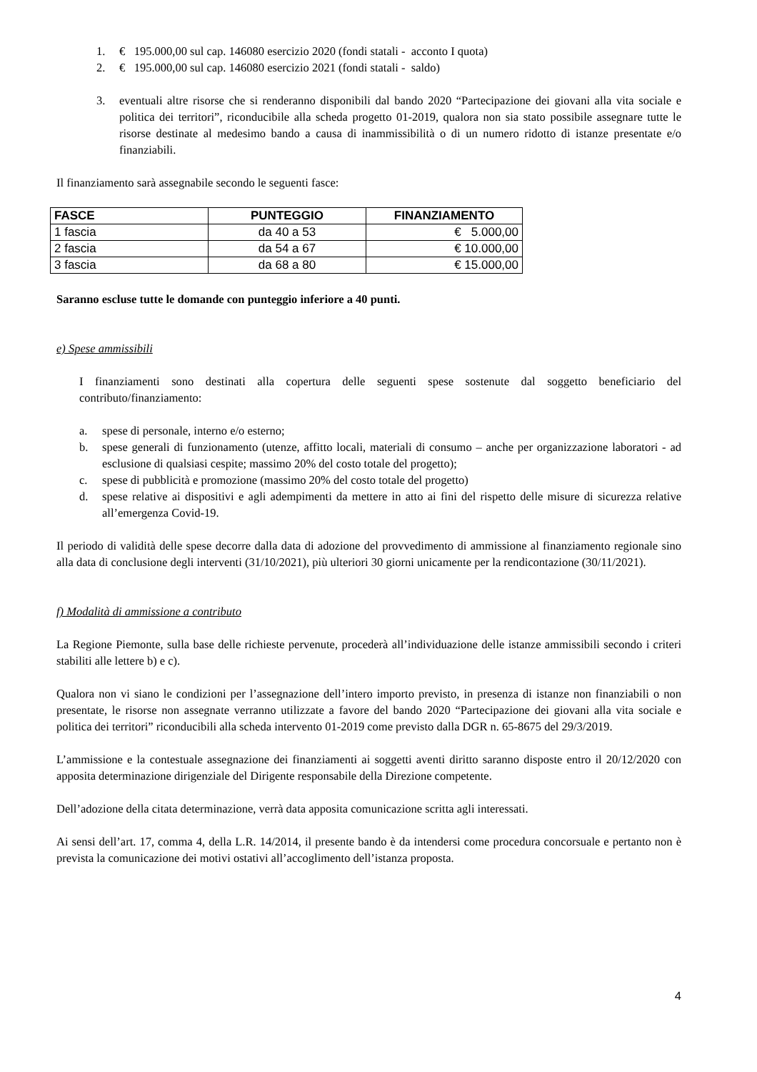1. € 195.000,00 sul cap. 146080 esercizio 2020 (fondi statali - acconto I quota)
2. € 195.000,00 sul cap. 146080 esercizio 2021 (fondi statali - saldo)
3. eventuali altre risorse che si renderanno disponibili dal bando 2020 “Partecipazione dei giovani alla vita sociale e politica dei territori”, riconducibile alla scheda progetto 01-2019, qualora non sia stato possibile assegnare tutte le risorse destinate al medesimo bando a causa di inammissibilità o di un numero ridotto di istanze presentate e/o finanziabili.
Il finanziamento sarà assegnabile secondo le seguenti fasce:
| FASCE | PUNTEGGIO | FINANZIAMENTO |
| --- | --- | --- |
| 1 fascia | da 40 a 53 | € 5.000,00 |
| 2 fascia | da 54 a 67 | € 10.000,00 |
| 3 fascia | da 68 a 80 | € 15.000,00 |
Saranno escluse tutte le domande con punteggio inferiore a 40 punti.
e) Spese ammissibili
I finanziamenti sono destinati alla copertura delle seguenti spese sostenute dal soggetto beneficiario del contributo/finanziamento:
a. spese di personale, interno e/o esterno;
b. spese generali di funzionamento (utenze, affitto locali, materiali di consumo – anche per organizzazione laboratori - ad esclusione di qualsiasi cespite; massimo 20% del costo totale del progetto);
c. spese di pubblicità e promozione (massimo 20% del costo totale del progetto)
d. spese relative ai dispositivi e agli adempimenti da mettere in atto ai fini del rispetto delle misure di sicurezza relative all’emergenza Covid-19.
Il periodo di validità delle spese decorre dalla data di adozione del provvedimento di ammissione al finanziamento regionale sino alla data di conclusione degli interventi (31/10/2021), più ulteriori 30 giorni unicamente per la rendicontazione (30/11/2021).
f) Modalità di ammissione a contributo
La Regione Piemonte, sulla base delle richieste pervenute, procederà all’individuazione delle istanze ammissibili secondo i criteri stabiliti alle lettere b) e c).
Qualora non vi siano le condizioni per l’assegnazione dell’intero importo previsto, in presenza di istanze non finanziabili o non presentate, le risorse non assegnate verranno utilizzate a favore del bando 2020 “Partecipazione dei giovani alla vita sociale e politica dei territori” riconducibili alla scheda intervento 01-2019 come previsto dalla DGR n. 65-8675 del 29/3/2019.
L’ammissione e la contestuale assegnazione dei finanziamenti ai soggetti aventi diritto saranno disposte entro il 20/12/2020 con apposita determinazione dirigenziale del Dirigente responsabile della Direzione competente.
Dell’adozione della citata determinazione, verrà data apposita comunicazione scritta agli interessati.
Ai sensi dell’art. 17, comma 4, della L.R. 14/2014, il presente bando è da intendersi come procedura concorsuale e pertanto non è prevista la comunicazione dei motivi ostativi all’accoglimento dell’istanza proposta.
4